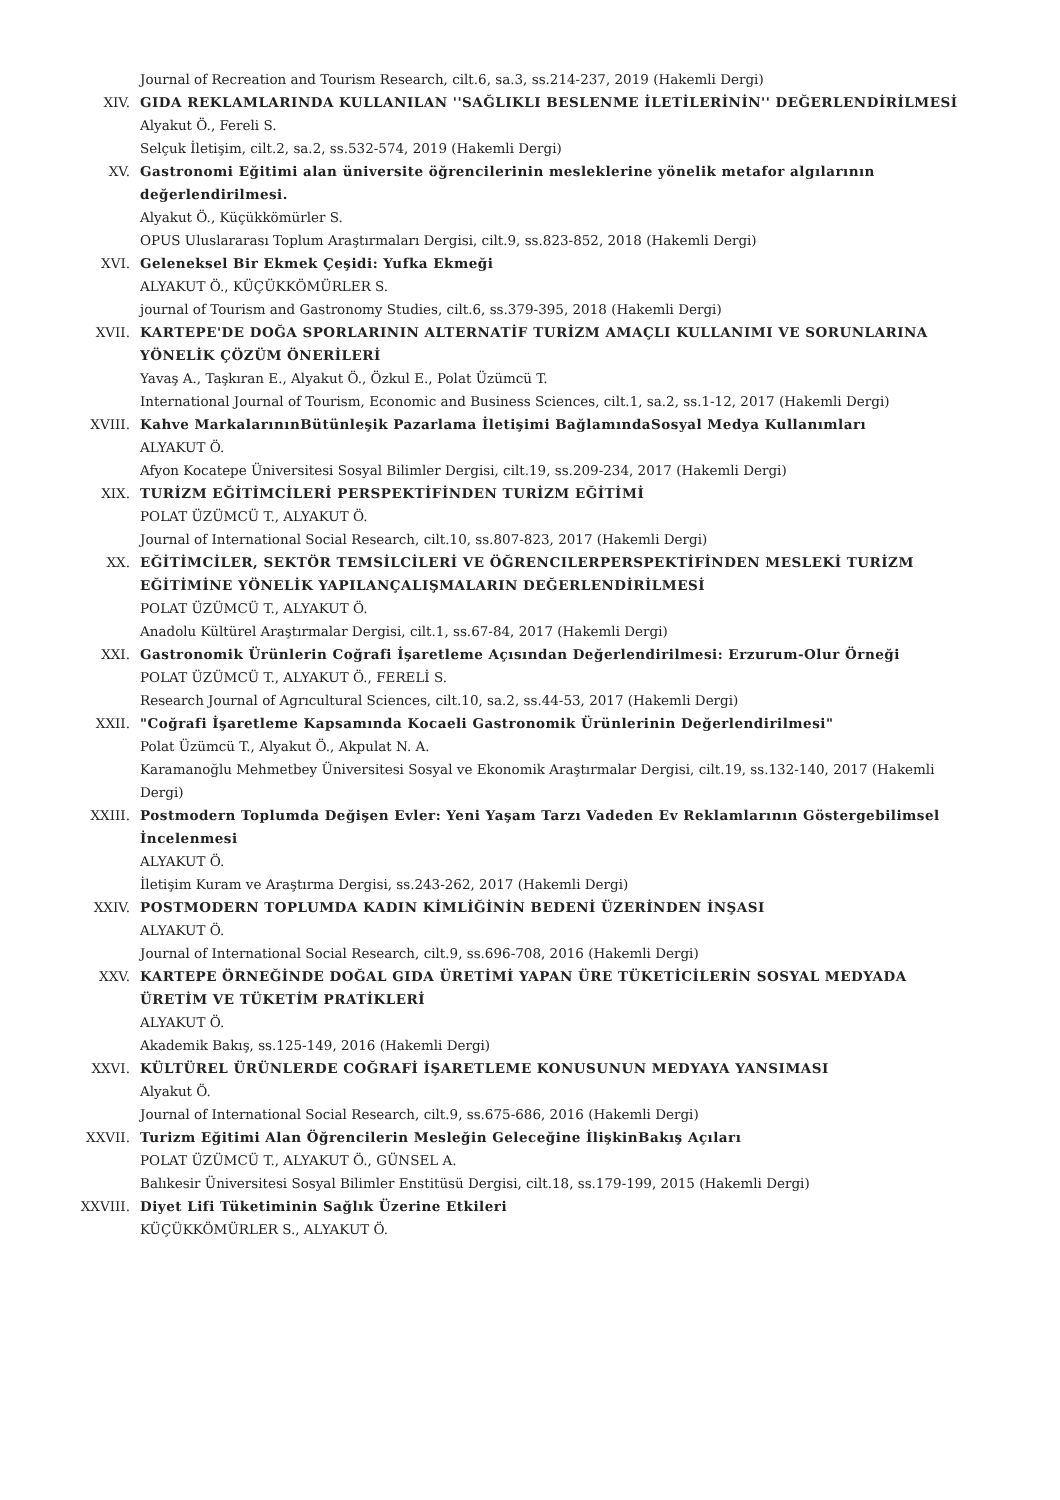Journal of Recreation and Tourism Research, cilt.6, sa.3, ss.214-237, 2019 (Hakemli Dergi)
XIV.
GIDA REKLAMLARINDA KULLANILAN ''SAĞLIKLI BESLENME İLETİLERİNİN'' DEĞERLENDİRİLMESİ
Alyakut Ö., Fereli S.
Selçuk İletişim, cilt.2, sa.2, ss.532-574, 2019 (Hakemli Dergi)
XV.
Gastronomi Eğitimi alan üniversite öğrencilerinin mesleklerine yönelik metafor algılarının değerlendirilmesi.
Alyakut Ö., Küçükkömürler S.
OPUS Uluslararası Toplum Araştırmaları Dergisi, cilt.9, ss.823-852, 2018 (Hakemli Dergi)
XVI.
Geleneksel Bir Ekmek Çeşidi: Yufka Ekmeği
ALYAKUT Ö., KÜÇÜKKÖMÜRLER S.
journal of Tourism and Gastronomy Studies, cilt.6, ss.379-395, 2018 (Hakemli Dergi)
XVII.
KARTEPE'DE DOĞA SPORLARININ ALTERNATİF TURİZM AMAÇLI KULLANIMI VE SORUNLARINA YÖNELİK ÇÖZÜM ÖNERİLERİ
Yavaş A., Taşkıran E., Alyakut Ö., Özkul E., Polat Üzümcü T.
International Journal of Tourism, Economic and Business Sciences, cilt.1, sa.2, ss.1-12, 2017 (Hakemli Dergi)
XVIII.
Kahve MarkalarınınBütünleşik Pazarlama İletişimi BağlamındaSosyal Medya Kullanımları
ALYAKUT Ö.
Afyon Kocatepe Üniversitesi Sosyal Bilimler Dergisi, cilt.19, ss.209-234, 2017 (Hakemli Dergi)
XIX.
TURİZM EĞİTİMCİLERİ PERSPEKTİFİNDEN TURİZM EĞİTİMİ
POLAT ÜZÜMCÜ T., ALYAKUT Ö.
Journal of International Social Research, cilt.10, ss.807-823, 2017 (Hakemli Dergi)
XX.
EĞİTİMCİLER, SEKTÖR TEMSİLCİLERİ VE ÖĞRENCILERPERSPEKTİFİNDEN MESLEKİ TURİZM EĞİTİMİNE YÖNELİK YAPILANÇALIŞMALARIN DEĞERLENDİRİLMESİ
POLAT ÜZÜMCÜ T., ALYAKUT Ö.
Anadolu Kültürel Araştırmalar Dergisi, cilt.1, ss.67-84, 2017 (Hakemli Dergi)
XXI.
Gastronomik Ürünlerin Coğrafi İşaretleme Açısından Değerlendirilmesi: Erzurum-Olur Örneği
POLAT ÜZÜMCÜ T., ALYAKUT Ö., FERELİ S.
Research Journal of Agrıcultural Sciences, cilt.10, sa.2, ss.44-53, 2017 (Hakemli Dergi)
XXII.
"Coğrafi İşaretleme Kapsamında Kocaeli Gastronomik Ürünlerinin Değerlendirilmesi"
Polat Üzümcü T., Alyakut Ö., Akpulat N. A.
Karamanoğlu Mehmetbey Üniversitesi Sosyal ve Ekonomik Araştırmalar Dergisi, cilt.19, ss.132-140, 2017 (Hakemli Dergi)
XXIII.
Postmodern Toplumda Değişen Evler: Yeni Yaşam Tarzı Vadeden Ev Reklamlarının Göstergebilimsel İncelenmesi
ALYAKUT Ö.
İletişim Kuram ve Araştırma Dergisi, ss.243-262, 2017 (Hakemli Dergi)
XXIV.
POSTMODERN TOPLUMDA KADIN KİMLİĞİNİN BEDENİ ÜZERİNDEN İNŞASI
ALYAKUT Ö.
Journal of International Social Research, cilt.9, ss.696-708, 2016 (Hakemli Dergi)
XXV.
KARTEPE ÖRNEĞİNDE DOĞAL GIDA ÜRETİMİ YAPAN ÜRE TÜKETİCİLERİN SOSYAL MEDYADA ÜRETİM VE TÜKETİM PRATİKLERİ
ALYAKUT Ö.
Akademik Bakış, ss.125-149, 2016 (Hakemli Dergi)
XXVI.
KÜLTÜREL ÜRÜNLERDE COĞRAFİ İŞARETLEME KONUSUNUN MEDYAYA YANSIMASI
Alyakut Ö.
Journal of International Social Research, cilt.9, ss.675-686, 2016 (Hakemli Dergi)
XXVII.
Turizm Eğitimi Alan Öğrencilerin Mesleğin Geleceğine İlişkinBakış Açıları
POLAT ÜZÜMCÜ T., ALYAKUT Ö., GÜNSEL A.
Balıkesir Üniversitesi Sosyal Bilimler Enstitüsü Dergisi, cilt.18, ss.179-199, 2015 (Hakemli Dergi)
XXVIII.
Diyet Lifi Tüketiminin Sağlık Üzerine Etkileri
KÜÇÜKKÖMÜRLER S., ALYAKUT Ö.